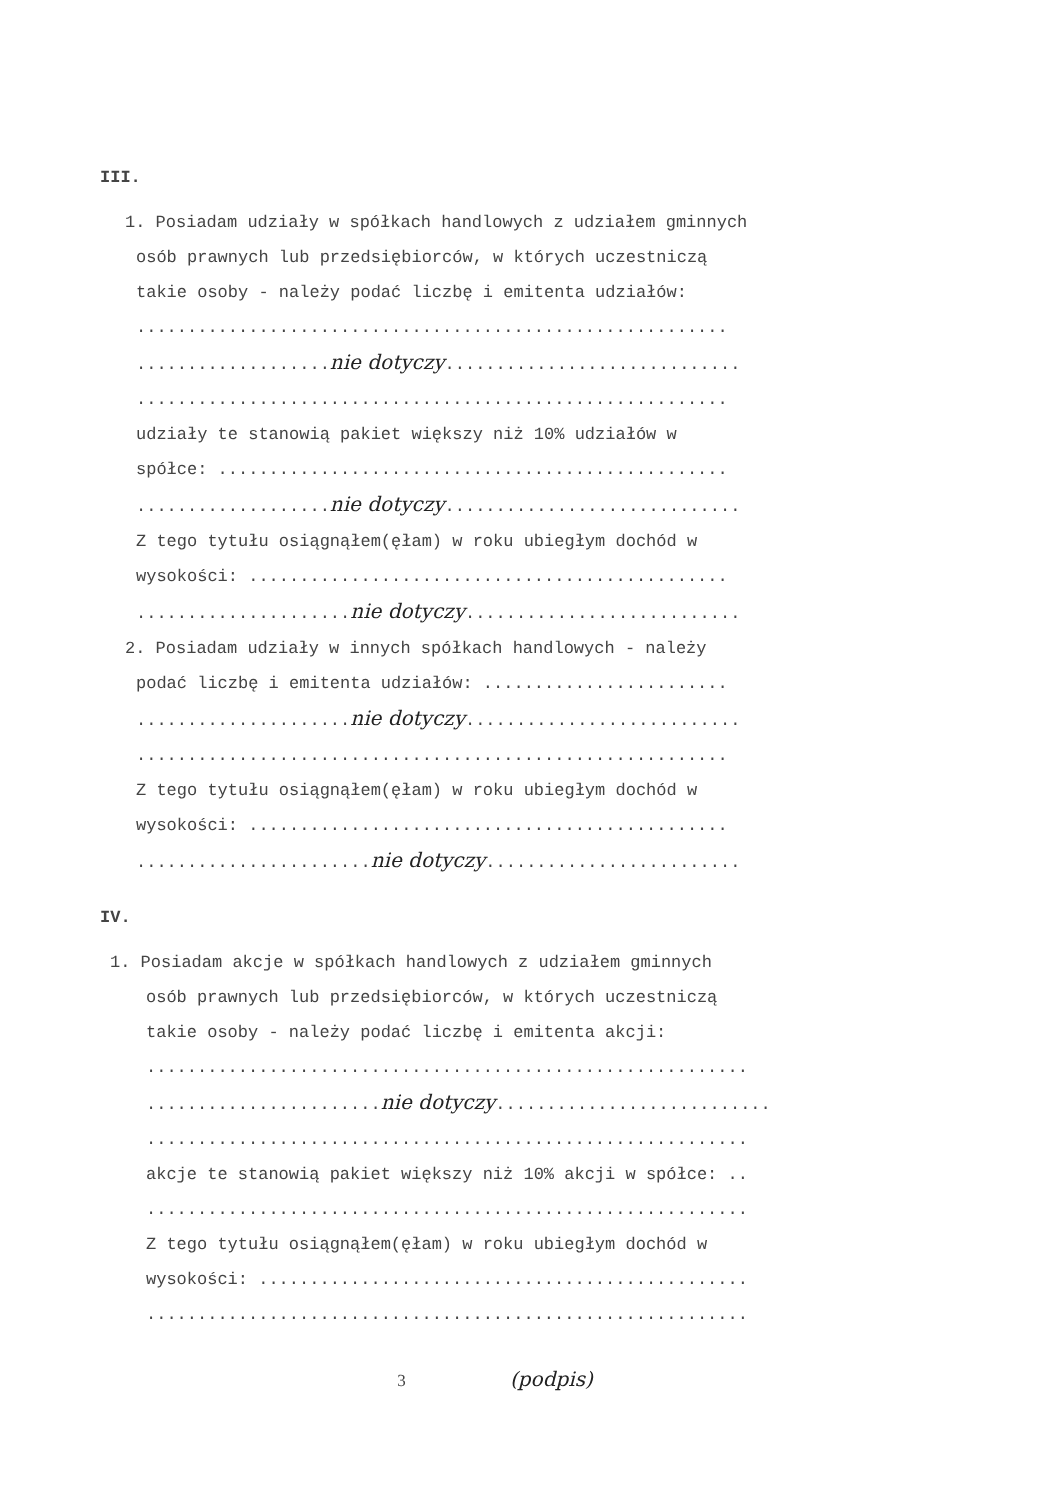III.
1. Posiadam udziały w spółkach handlowych z udziałem gminnych
osób prawnych lub przedsiębiorców, w których uczestniczą
takie osoby - należy podać liczbę i emitenta udziałów:
..........................................................
...................nie dotyczy.............................
..........................................................
udziały te stanowią pakiet większy niż 10% udziałów w
spółce: ..................................................
...................nie dotyczy.............................
Z tego tytułu osiągnąłem(ęłam) w roku ubiegłym dochód w
wysokości: ...............................................
.....................nie dotyczy...........................
2. Posiadam udziały w innych spółkach handlowych - należy
podać liczbę i emitenta udziałów: ........................
.....................nie dotyczy...........................
..........................................................
Z tego tytułu osiągnąłem(ęłam) w roku ubiegłym dochód w
wysokości: ...............................................
.......................nie dotyczy.........................
IV.
1. Posiadam akcje w spółkach handlowych z udziałem gminnych
osób prawnych lub przedsiębiorców, w których uczestniczą
takie osoby - należy podać liczbę i emitenta akcji:
...........................................................
.......................nie dotyczy...........................
...........................................................
akcje te stanowią pakiet większy niż 10% akcji w spółce: ..
...........................................................
Z tego tytułu osiągnąłem(ęłam) w roku ubiegłym dochód w
wysokości: ................................................
...........................................................
3 (podpis)